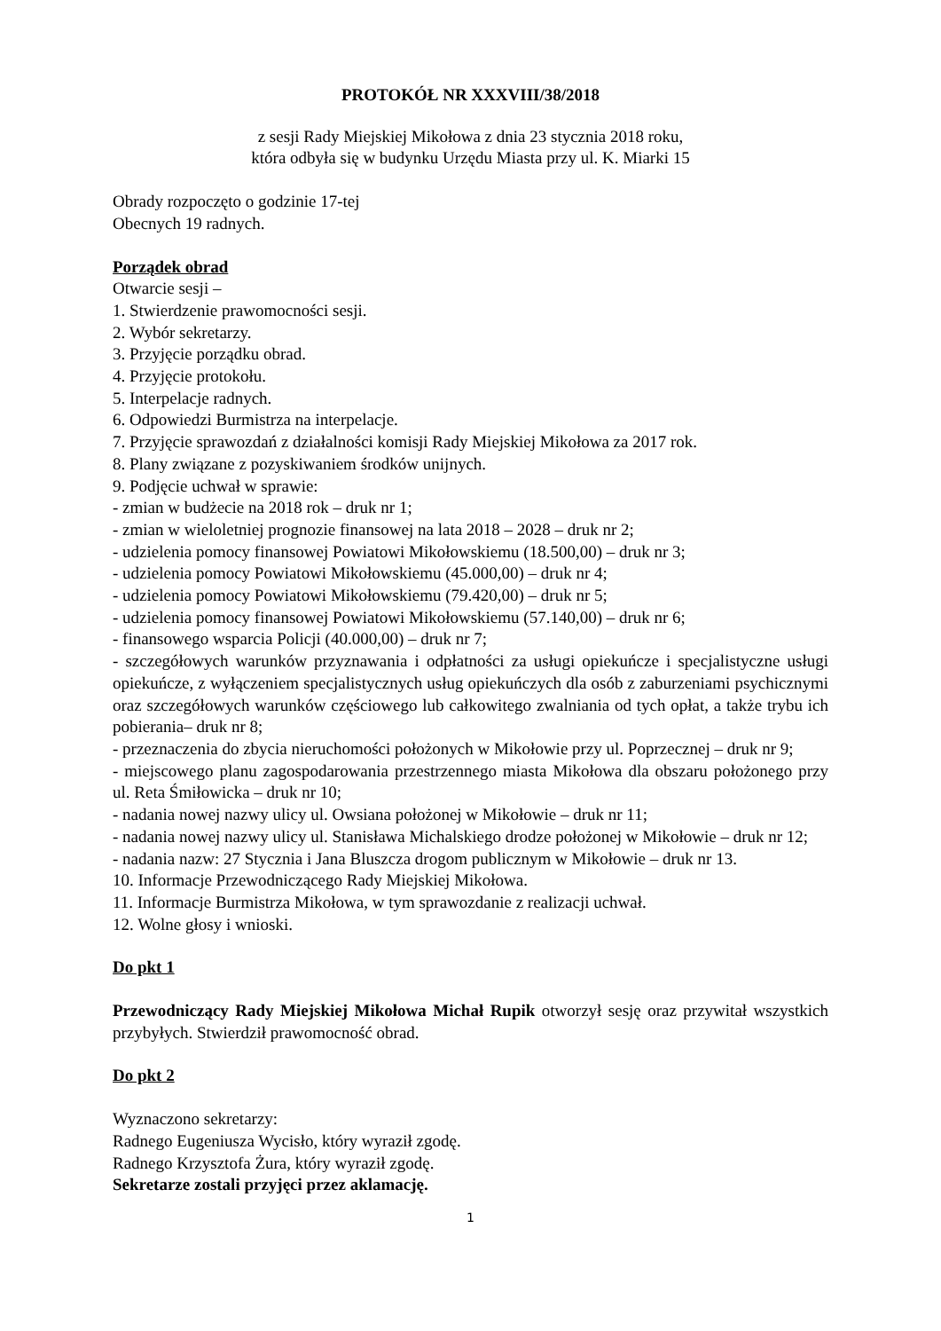PROTOKÓŁ NR XXXVIII/38/2018
z sesji Rady Miejskiej Mikołowa z dnia 23 stycznia 2018 roku,
która odbyła się w budynku Urzędu Miasta przy ul. K. Miarki 15
Obrady rozpoczęto o godzinie 17-tej
Obecnych 19 radnych.
Porządek obrad
Otwarcie sesji –
1. Stwierdzenie prawomocności sesji.
2. Wybór sekretarzy.
3. Przyjęcie porządku obrad.
4. Przyjęcie protokołu.
5. Interpelacje radnych.
6. Odpowiedzi Burmistrza na interpelacje.
7. Przyjęcie sprawozdań z działalności komisji Rady Miejskiej Mikołowa za 2017 rok.
8. Plany związane z pozyskiwaniem środków unijnych.
9. Podjęcie uchwał w sprawie:
- zmian w budżecie na 2018 rok – druk nr 1;
- zmian w wieloletniej prognozie finansowej na lata 2018 – 2028 – druk nr 2;
- udzielenia pomocy finansowej Powiatowi Mikołowskiemu (18.500,00) – druk nr 3;
- udzielenia pomocy Powiatowi Mikołowskiemu (45.000,00) – druk nr 4;
- udzielenia pomocy Powiatowi Mikołowskiemu (79.420,00) – druk nr 5;
- udzielenia pomocy finansowej Powiatowi Mikołowskiemu (57.140,00) – druk nr 6;
- finansowego wsparcia Policji (40.000,00) – druk nr 7;
- szczegółowych warunków przyznawania i odpłatności za usługi opiekuńcze i specjalistyczne usługi opiekuńcze, z wyłączeniem specjalistycznych usług opiekuńczych dla osób z zaburzeniami psychicznymi oraz szczegółowych warunków częściowego lub całkowitego zwalniania od tych opłat, a także trybu ich pobierania– druk nr 8;
- przeznaczenia do zbycia nieruchomości położonych w Mikołowie przy ul. Poprzecznej – druk nr 9;
- miejscowego planu zagospodarowania przestrzennego miasta Mikołowa dla obszaru położonego przy ul. Reta Śmiłowicka – druk nr 10;
- nadania nowej nazwy ulicy ul. Owsiana położonej w Mikołowie – druk nr 11;
- nadania nowej nazwy ulicy ul. Stanisława Michalskiego drodze położonej w Mikołowie – druk nr 12;
- nadania nazw: 27 Stycznia i Jana Bluszcza drogom publicznym w Mikołowie – druk nr 13.
10. Informacje Przewodniczącego Rady Miejskiej Mikołowa.
11. Informacje Burmistrza Mikołowa, w tym sprawozdanie z realizacji uchwał.
12. Wolne głosy i wnioski.
Do pkt 1
Przewodniczący Rady Miejskiej Mikołowa Michał Rupik otworzył sesję oraz przywitał wszystkich przybyłych. Stwierdził prawomocność obrad.
Do pkt 2
Wyznaczono sekretarzy:
Radnego Eugeniusza Wycisło, który wyraził zgodę.
Radnego Krzysztofa Żura, który wyraził zgodę.
Sekretarze zostali przyjęci przez aklamację.
1